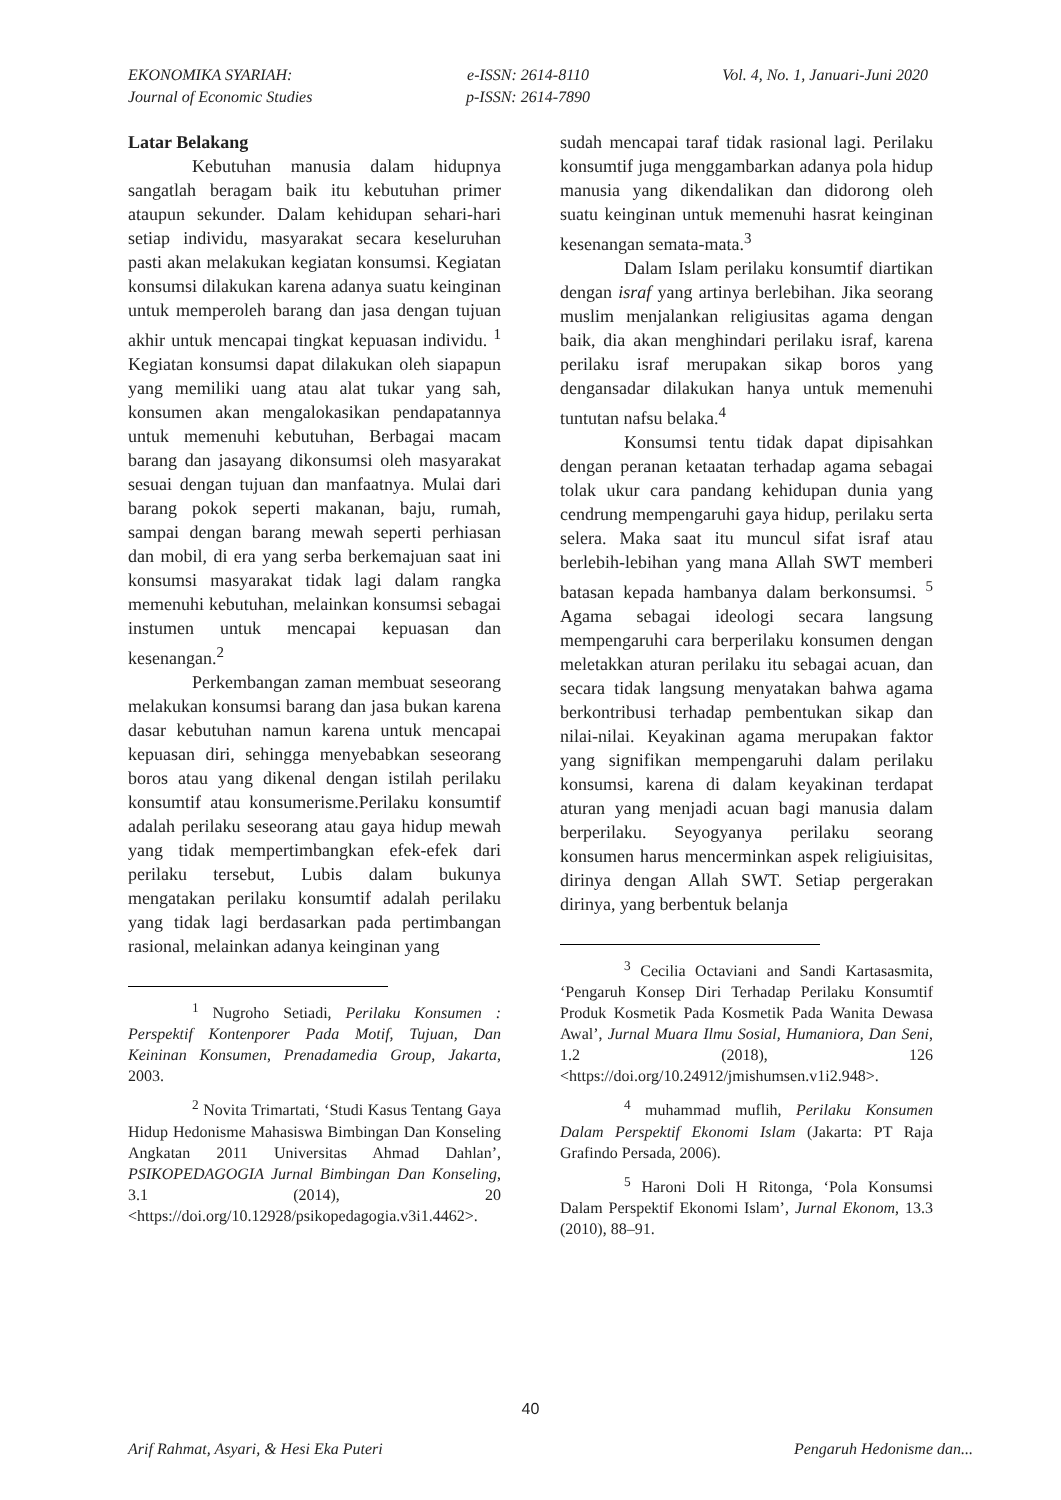EKONOMIKA SYARIAH:
Journal of Economic Studies
e-ISSN: 2614-8110
p-ISSN: 2614-7890
Vol. 4, No. 1, Januari-Juni 2020
Latar Belakang
Kebutuhan manusia dalam hidupnya sangatlah beragam baik itu kebutuhan primer ataupun sekunder. Dalam kehidupan sehari-hari setiap individu, masyarakat secara keseluruhan pasti akan melakukan kegiatan konsumsi. Kegiatan konsumsi dilakukan karena adanya suatu keinginan untuk memperoleh barang dan jasa dengan tujuan akhir untuk mencapai tingkat kepuasan individu. <sup>1</sup> Kegiatan konsumsi dapat dilakukan oleh siapapun yang memiliki uang atau alat tukar yang sah, konsumen akan mengalokasikan pendapatannya untuk memenuhi kebutuhan, Berbagai macam barang dan jasayang dikonsumsi oleh masyarakat sesuai dengan tujuan dan manfaatnya. Mulai dari barang pokok seperti makanan, baju, rumah, sampai dengan barang mewah seperti perhiasan dan mobil, di era yang serba berkemajuan saat ini konsumsi masyarakat tidak lagi dalam rangka memenuhi kebutuhan, melainkan konsumsi sebagai instumen untuk mencapai kepuasan dan kesenangan.<sup>2</sup>
Perkembangan zaman membuat seseorang melakukan konsumsi barang dan jasa bukan karena dasar kebutuhan namun karena untuk mencapai kepuasan diri, sehingga menyebabkan seseorang boros atau yang dikenal dengan istilah perilaku konsumtif atau konsumerisme.Perilaku konsumtif adalah perilaku seseorang atau gaya hidup mewah yang tidak mempertimbangkan efek-efek dari perilaku tersebut, Lubis dalam bukunya mengatakan perilaku konsumtif adalah perilaku yang tidak lagi berdasarkan pada pertimbangan rasional, melainkan adanya keinginan yang
<sup>1</sup> Nugroho Setiadi, Perilaku Konsumen : Perspektif Kontenporer Pada Motif, Tujuan, Dan Keininan Konsumen, Prenadamedia Group, Jakarta, 2003.
<sup>2</sup> Novita Trimartati, ‘Studi Kasus Tentang Gaya Hidup Hedonisme Mahasiswa Bimbingan Dan Konseling Angkatan 2011 Universitas Ahmad Dahlan’, PSIKOPEDAGOGIA Jurnal Bimbingan Dan Konseling, 3.1 (2014), 20 <https://doi.org/10.12928/psikopedagogia.v3i1.4462>.
sudah mencapai taraf tidak rasional lagi. Perilaku konsumtif juga menggambarkan adanya pola hidup manusia yang dikendalikan dan didorong oleh suatu keinginan untuk memenuhi hasrat keinginan kesenangan semata-mata.<sup>3</sup>
Dalam Islam perilaku konsumtif diartikan dengan israf yang artinya berlebihan. Jika seorang muslim menjalankan religiusitas agama dengan baik, dia akan menghindari perilaku israf, karena perilaku israf merupakan sikap boros yang dengansadar dilakukan hanya untuk memenuhi tuntutan nafsu belaka.<sup>4</sup>
Konsumsi tentu tidak dapat dipisahkan dengan peranan ketaatan terhadap agama sebagai tolak ukur cara pandang kehidupan dunia yang cendrung mempengaruhi gaya hidup, perilaku serta selera. Maka saat itu muncul sifat israf atau berlebih-lebihan yang mana Allah SWT memberi batasan kepada hambanya dalam berkonsumsi. <sup>5</sup> Agama sebagai ideologi secara langsung mempengaruhi cara berperilaku konsumen dengan meletakkan aturan perilaku itu sebagai acuan, dan secara tidak langsung menyatakan bahwa agama berkontribusi terhadap pembentukan sikap dan nilai-nilai. Keyakinan agama merupakan faktor yang signifikan mempengaruhi dalam perilaku konsumsi, karena di dalam keyakinan terdapat aturan yang menjadi acuan bagi manusia dalam berperilaku. Seyogyanya perilaku seorang konsumen harus mencerminkan aspek religiuisitas, dirinya dengan Allah SWT. Setiap pergerakan dirinya, yang berbentuk belanja
<sup>3</sup> Cecilia Octaviani and Sandi Kartasasmita, ‘Pengaruh Konsep Diri Terhadap Perilaku Konsumtif Produk Kosmetik Pada Kosmetik Pada Wanita Dewasa Awal’, Jurnal Muara Ilmu Sosial, Humaniora, Dan Seni, 1.2 (2018), 126 <https://doi.org/10.24912/jmishumsen.v1i2.948>.
<sup>4</sup> muhammad muflih, Perilaku Konsumen Dalam Perspektif Ekonomi Islam (Jakarta: PT Raja Grafindo Persada, 2006).
<sup>5</sup> Haroni Doli H Ritonga, ‘Pola Konsumsi Dalam Perspektif Ekonomi Islam’, Jurnal Ekonom, 13.3 (2010), 88–91.
40
Arif Rahmat, Asyari, & Hesi Eka Puteri Pengaruh Hedonisme dan...